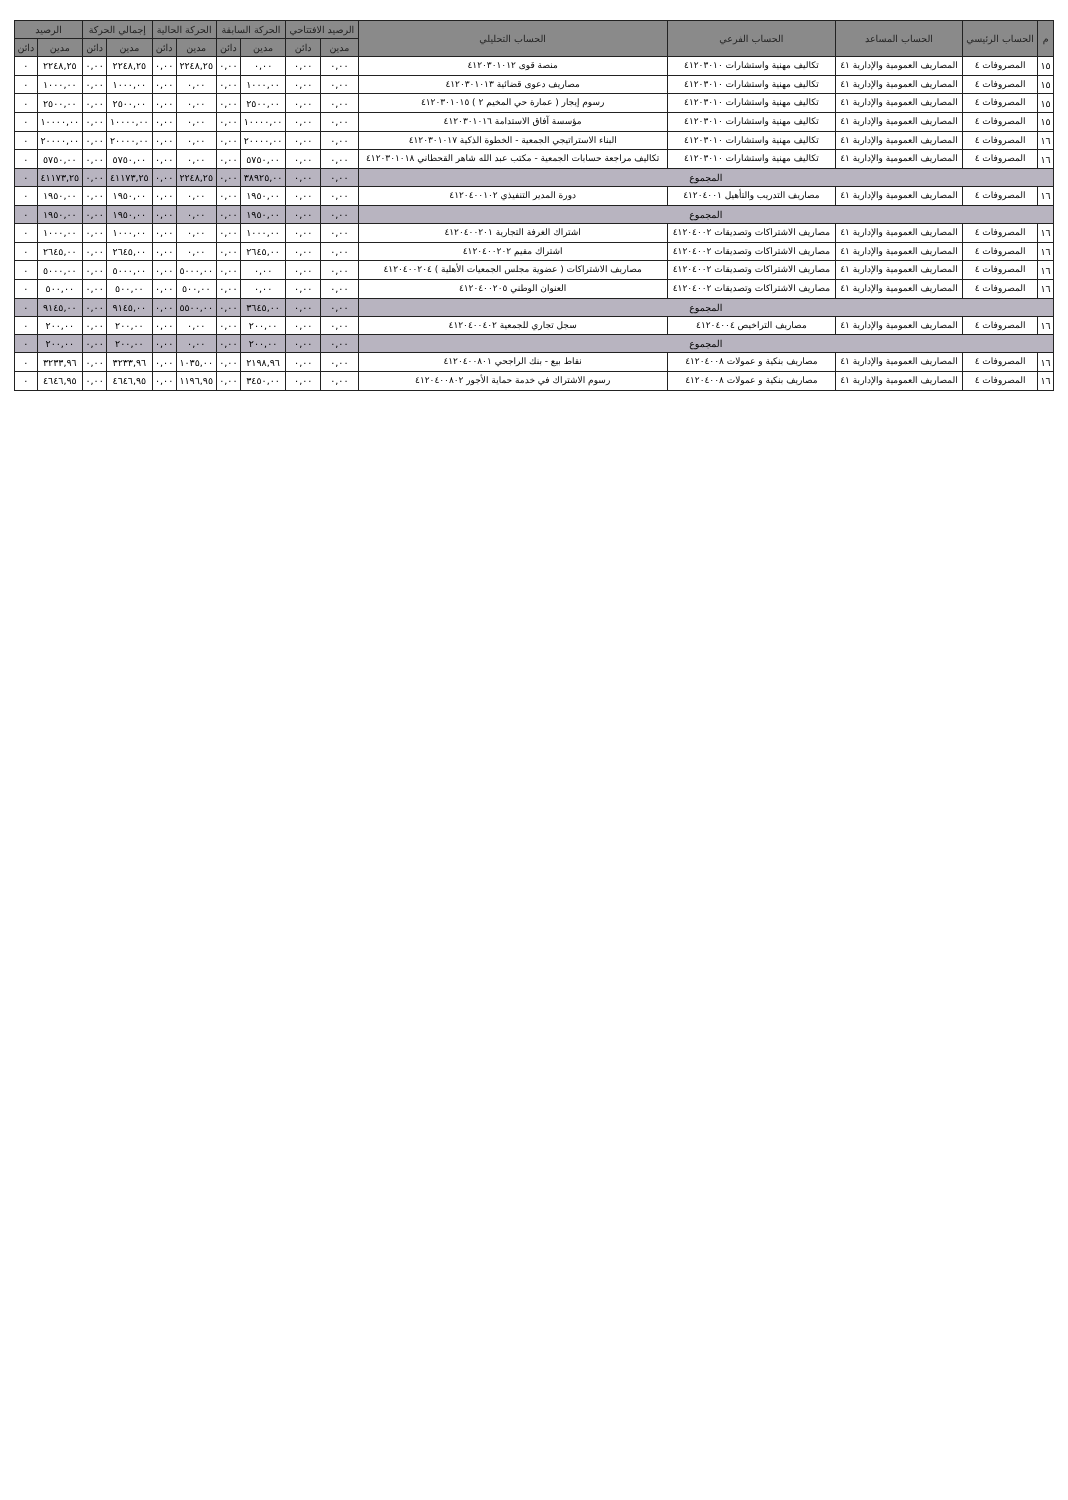| م | الحساب الرئيسي | الحساب المساعد | الحساب الفرعي | الحساب التحليلي | الرصيد الافتتاحي | | الحركة السابقة | | الحركة الحالية | | إجمالي الحركة | | الرصيد | |
| --- | --- | --- | --- | --- | --- | --- | --- | --- | --- | --- | --- | --- | --- | --- |
| | | | | | مدين | دائن | مدين | دائن | مدين | دائن | مدين | دائن | مدين | دائن |
| ١٥ | المصروفات ٤ | المصاريف العمومية والإدارية ٤١ | تكاليف مهنية واستشارات ٤١٢٠٣٠١٠ | منصة قوى ٤١٢٠٣٠١٠١٢ | ٠,٠٠ | ٠,٠٠ | ٠,٠٠ | ٠,٠٠ | ٢٢٤٨,٢٥ | ٠,٠٠ | ٢٢٤٨,٢٥ | ٠,٠٠ | ٢٢٤٨,٢٥ | ٠ |
| ١٥ | المصروفات ٤ | المصاريف العمومية والإدارية ٤١ | تكاليف مهنية واستشارات ٤١٢٠٣٠١٠ | مصاريف دعوى قضائية ٤١٢٠٣٠١٠١٣ | ٠,٠٠ | ٠,٠٠ | ١٠٠٠,٠٠ | ٠,٠٠ | ٠,٠٠ | ٠,٠٠ | ١٠٠٠,٠٠ | ٠,٠٠ | ١٠٠٠,٠٠ | ٠ |
| ١٥ | المصروفات ٤ | المصاريف العمومية والإدارية ٤١ | تكاليف مهنية واستشارات ٤١٢٠٣٠١٠ | رسوم إيجار ( عمارة حي المخيم ٢ ) ٤١٢٠٣٠١٠١٥ | ٠,٠٠ | ٠,٠٠ | ٢٥٠٠,٠٠ | ٠,٠٠ | ٠,٠٠ | ٠,٠٠ | ٢٥٠٠,٠٠ | ٠,٠٠ | ٢٥٠٠,٠٠ | ٠ |
| ١٥ | المصروفات ٤ | المصاريف العمومية والإدارية ٤١ | تكاليف مهنية واستشارات ٤١٢٠٣٠١٠ | مؤسسة آفاق الاستدامة ٤١٢٠٣٠١٠١٦ | ٠,٠٠ | ٠,٠٠ | ١٠٠٠٠,٠٠ | ٠,٠٠ | ٠,٠٠ | ٠,٠٠ | ١٠٠٠٠,٠٠ | ٠,٠٠ | ١٠٠٠٠,٠٠ | ٠ |
| ١٦ | المصروفات ٤ | المصاريف العمومية والإدارية ٤١ | تكاليف مهنية واستشارات ٤١٢٠٣٠١٠ | البناء الاستراتيجي الجمعية - الخطوة الذكية ٤١٢٠٣٠١٠١٧ | ٠,٠٠ | ٠,٠٠ | ٢٠٠٠٠,٠٠ | ٠,٠٠ | ٠,٠٠ | ٠,٠٠ | ٢٠٠٠٠,٠٠ | ٠,٠٠ | ٢٠٠٠٠,٠٠ | ٠ |
| ١٦ | المصروفات ٤ | المصاريف العمومية والإدارية ٤١ | تكاليف مهنية واستشارات ٤١٢٠٣٠١٠ | تكاليف مراجعة حسابات الجمعية - مكتب عبد الله شاهر القحطاني ٤١٢٠٣٠١٠١٨ | ٠,٠٠ | ٠,٠٠ | ٥٧٥٠,٠٠ | ٠,٠٠ | ٠,٠٠ | ٠,٠٠ | ٥٧٥٠,٠٠ | ٠,٠٠ | ٥٧٥٠,٠٠ | ٠ |
| المجموع | | | | | ٠,٠٠ | ٠,٠٠ | ٣٨٩٢٥,٠٠ | ٠,٠٠ | ٢٢٤٨,٢٥ | ٠,٠٠ | ٤١١٧٣,٢٥ | ٠,٠٠ | ٤١١٧٣,٢٥ | ٠ |
| ١٦ | المصروفات ٤ | المصاريف العمومية والإدارية ٤١ | مصاريف التدريب والتأهيل ٤١٢٠٤٠٠١ | دورة المدير التنفيذي ٤١٢٠٤٠٠١٠٢ | ٠,٠٠ | ٠,٠٠ | ١٩٥٠,٠٠ | ٠,٠٠ | ٠,٠٠ | ٠,٠٠ | ١٩٥٠,٠٠ | ٠,٠٠ | ١٩٥٠,٠٠ | ٠ |
| المجموع | | | | | ٠,٠٠ | ٠,٠٠ | ١٩٥٠,٠٠ | ٠,٠٠ | ٠,٠٠ | ٠,٠٠ | ١٩٥٠,٠٠ | ٠,٠٠ | ١٩٥٠,٠٠ | ٠ |
| ١٦ | المصروفات ٤ | المصاريف العمومية والإدارية ٤١ | مصاريف الاشتراكات وتصديقات ٤١٢٠٤٠٠٢ | اشتراك الغرفة التجارية ٤١٢٠٤٠٠٢٠١ | ٠,٠٠ | ٠,٠٠ | ١٠٠٠,٠٠ | ٠,٠٠ | ٠,٠٠ | ٠,٠٠ | ١٠٠٠,٠٠ | ٠,٠٠ | ١٠٠٠,٠٠ | ٠ |
| ١٦ | المصروفات ٤ | المصاريف العمومية والإدارية ٤١ | مصاريف الاشتراكات وتصديقات ٤١٢٠٤٠٠٢ | اشتراك مقيم ٤١٢٠٤٠٠٢٠٢ | ٠,٠٠ | ٠,٠٠ | ٢٦٤٥,٠٠ | ٠,٠٠ | ٠,٠٠ | ٠,٠٠ | ٢٦٤٥,٠٠ | ٠,٠٠ | ٢٦٤٥,٠٠ | ٠ |
| ١٦ | المصروفات ٤ | المصاريف العمومية والإدارية ٤١ | مصاريف الاشتراكات وتصديقات ٤١٢٠٤٠٠٢ | مصاريف الاشتراكات ( عضوية مجلس الجمعيات الأهلية ) ٤١٢٠٤٠٠٢٠٤ | ٠,٠٠ | ٠,٠٠ | ٠,٠٠ | ٠,٠٠ | ٥٠٠٠,٠٠ | ٠,٠٠ | ٥٠٠٠,٠٠ | ٠,٠٠ | ٥٠٠٠,٠٠ | ٠ |
| ١٦ | المصروفات ٤ | المصاريف العمومية والإدارية ٤١ | مصاريف الاشتراكات وتصديقات ٤١٢٠٤٠٠٢ | العنوان الوطني ٤١٢٠٤٠٠٢٠٥ | ٠,٠٠ | ٠,٠٠ | ٠,٠٠ | ٠,٠٠ | ٥٠٠,٠٠ | ٠,٠٠ | ٥٠٠,٠٠ | ٠,٠٠ | ٥٠٠,٠٠ | ٠ |
| المجموع | | | | | ٠,٠٠ | ٠,٠٠ | ٣٦٤٥,٠٠ | ٠,٠٠ | ٥٥٠٠,٠٠ | ٠,٠٠ | ٩١٤٥,٠٠ | ٠,٠٠ | ٩١٤٥,٠٠ | ٠ |
| ١٦ | المصروفات ٤ | المصاريف العمومية والإدارية ٤١ | مصاريف التراخيص ٤١٢٠٤٠٠٤ | سجل تجاري للجمعية ٤١٢٠٤٠٠٤٠٢ | ٠,٠٠ | ٠,٠٠ | ٢٠٠,٠٠ | ٠,٠٠ | ٠,٠٠ | ٠,٠٠ | ٢٠٠,٠٠ | ٠,٠٠ | ٢٠٠,٠٠ | ٠ |
| المجموع | | | | | ٠,٠٠ | ٠,٠٠ | ٢٠٠,٠٠ | ٠,٠٠ | ٠,٠٠ | ٠,٠٠ | ٢٠٠,٠٠ | ٠,٠٠ | ٢٠٠,٠٠ | ٠ |
| ١٦ | المصروفات ٤ | المصاريف العمومية والإدارية ٤١ | مصاريف بنكية و عمولات ٤١٢٠٤٠٠٨ | نقاط بيع - بنك الراجحي ٤١٢٠٤٠٠٨٠١ | ٠,٠٠ | ٠,٠٠ | ٢١٩٨,٩٦ | ٠,٠٠ | ١٠٣٥,٠٠ | ٠,٠٠ | ٣٢٣٣,٩٦ | ٠,٠٠ | ٣٢٣٣,٩٦ | ٠ |
| ١٦ | المصروفات ٤ | المصاريف العمومية والإدارية ٤١ | مصاريف بنكية و عمولات ٤١٢٠٤٠٠٨ | رسوم الاشتراك في خدمة حماية الأجور ٤١٢٠٤٠٠٨٠٢ | ٠,٠٠ | ٠,٠٠ | ٣٤٥٠,٠٠ | ٠,٠٠ | ١١٩٦,٩٥ | ٠,٠٠ | ٤٦٤٦,٩٥ | ٠,٠٠ | ٤٦٤٦,٩٥ | ٠ |